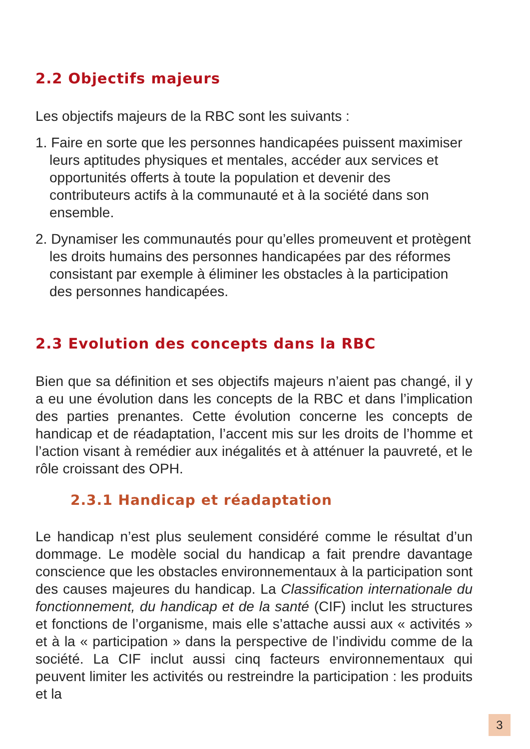2.2 Objectifs majeurs
Les objectifs majeurs de la RBC sont les suivants :
1. Faire en sorte que les personnes handicapées puissent maximiser leurs aptitudes physiques et mentales, accéder aux services et opportunités offerts à toute la population et devenir des contributeurs actifs à la communauté et à la société dans son ensemble.
2. Dynamiser les communautés pour qu’elles promeuvent et protègent les droits humains des personnes handicapées par des réformes consistant par exemple à éliminer les obstacles à la participation des personnes handicapées.
2.3 Evolution des concepts dans la RBC
Bien que sa définition et ses objectifs majeurs n’aient pas changé, il y a eu une évolution dans les concepts de la RBC et dans l’implication des parties prenantes. Cette évolution concerne les concepts de handicap et de réadaptation, l’accent mis sur les droits de l’homme et l’action visant à remédier aux inégalités et à atténuer la pauvreté, et le rôle croissant des OPH.
2.3.1 Handicap et réadaptation
Le handicap n’est plus seulement considéré comme le résultat d’un dommage. Le modèle social du handicap a fait prendre davantage conscience que les obstacles environnementaux à la participation sont des causes majeures du handicap. La Classification internationale du fonctionnement, du handicap et de la santé (CIF) inclut les structures et fonctions de l’organisme, mais elle s’attache aussi aux « activités » et à la « participation » dans la perspective de l’individu comme de la société. La CIF inclut aussi cinq facteurs environnementaux qui peuvent limiter les activités ou restreindre la participation : les produits et la
3